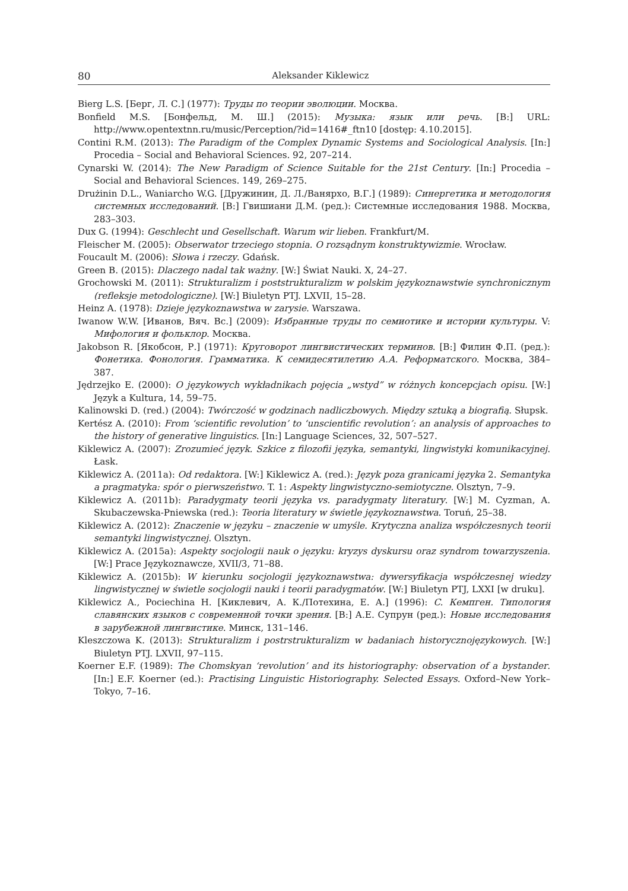80 Aleksander Kiklewicz
Bierg L.S. [Берг, Л. С.] (1977): Труды по теории эволюции. Москва.
Bonfield M.S. [Бонфельд, М. Ш.] (2015): Музыка: язык или речь. [B:] URL: http://www.opentextnn.ru/music/Perception/?id=1416#_ftn10 [dostęp: 4.10.2015].
Contini R.M. (2013): The Paradigm of the Complex Dynamic Systems and Sociological Analysis. [In:] Procedia – Social and Behavioral Sciences. 92, 207–214.
Cynarski W. (2014): The New Paradigm of Science Suitable for the 21st Century. [In:] Procedia – Social and Behavioral Sciences. 149, 269–275.
Drużinin D.L., Waniarcho W.G. [Дружинин, Д. Л./Ванярхо, В.Г.] (1989): Синергетика и методология системных исследований. [B:] Гвишиани Д.М. (ред.): Системные исследования 1988. Москва, 283–303.
Dux G. (1994): Geschlecht und Gesellschaft. Warum wir lieben. Frankfurt/M.
Fleischer M. (2005): Obserwator trzeciego stopnia. O rozsądnym konstruktywizmie. Wrocław.
Foucault M. (2006): Słowa i rzeczy. Gdańsk.
Green B. (2015): Dlaczego nadal tak ważny. [W:] Świat Nauki. X, 24–27.
Grochowski M. (2011): Strukturalizm i poststrukturalizm w polskim językoznawstwie synchronicznym (refleksje metodologiczne). [W:] Biuletyn PTJ. LXVII, 15–28.
Heinz A. (1978): Dzieje językoznawstwa w zarysie. Warszawa.
Iwanow W.W. [Иванов, Вяч. Вс.] (2009): Избранные труды по семиотике и истории культуры. V: Мифология и фольклор. Москва.
Jakobson R. [Якобсон, Р.] (1971): Круговорот лингвистических терминов. [B:] Филин Ф.П. (ред.): Фонетика. Фонология. Грамматика. К семидесятилетию А.А. Реформатского. Москва, 384–387.
Jędrzejko E. (2000): O językowych wykładnikach pojęcia „wstyd” w różnych koncepcjach opisu. [W:] Język a Kultura, 14, 59–75.
Kalinowski D. (red.) (2004): Twórczość w godzinach nadliczbowych. Między sztuką a biografią. Słupsk.
Kertész A. (2010): From ‘scientific revolution’ to ‘unscientific revolution’: an analysis of approaches to the history of generative linguistics. [In:] Language Sciences, 32, 507–527.
Kiklewicz A. (2007): Zrozumieć język. Szkice z filozofii języka, semantyki, lingwistyki komunikacyjnej. Łask.
Kiklewicz A. (2011a): Od redaktora. [W:] Kiklewicz A. (red.): Język poza granicami języka 2. Semantyka a pragmatyka: spór o pierwszeństwo. T. 1: Aspekty lingwistyczno-semiotyczne. Olsztyn, 7–9.
Kiklewicz A. (2011b): Paradygmaty teorii języka vs. paradygmaty literatury. [W:] M. Cyzman, A. Skubaczewska-Pniewska (red.): Teoria literatury w świetle językoznawstwa. Toruń, 25–38.
Kiklewicz A. (2012): Znaczenie w języku – znaczenie w umyśle. Krytyczna analiza współczesnych teorii semantyki lingwistycznej. Olsztyn.
Kiklewicz A. (2015a): Aspekty socjologii nauk o języku: kryzys dyskursu oraz syndrom towarzyszenia. [W:] Prace Językoznawcze, XVII/3, 71–88.
Kiklewicz A. (2015b): W kierunku socjologii językoznawstwa: dywersyfikacja współczesnej wiedzy lingwistycznej w świetle socjologii nauki i teorii paradygmatów. [W:] Biuletyn PTJ, LXXI [w druku].
Kiklewicz A., Pociechina H. [Киклевич, А. К./Потехина, Е. А.] (1996): C. Кемпген. Типология славянских языков с современной точки зрения. [B:] А.Е. Супрун (ред.): Новые исследования в зарубежной лингвистике. Минск, 131–146.
Kleszczowa K. (2013): Strukturalizm i postrstrukturalizm w badaniach historycznojęzykowych. [W:] Biuletyn PTJ. LXVII, 97–115.
Koerner E.F. (1989): The Chomskyan ‘revolution’ and its historiography: observation of a bystander. [In:] E.F. Koerner (ed.): Practising Linguistic Historiography. Selected Essays. Oxford–New York–Tokyo, 7–16.